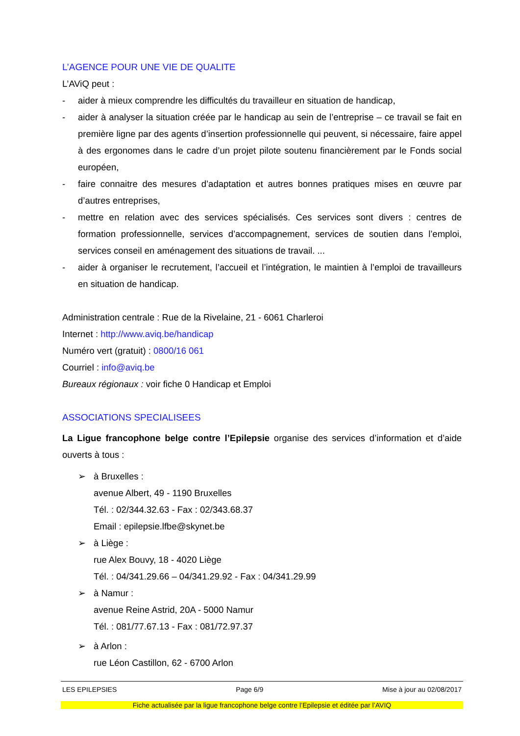L’AGENCE POUR UNE VIE DE QUALITE
L’AViQ peut :
- aider à mieux comprendre les difficultés du travailleur en situation de handicap,
- aider à analyser la situation créée par le handicap au sein de l’entreprise – ce travail se fait en première ligne par des agents d’insertion professionnelle qui peuvent, si nécessaire, faire appel à des ergonomes dans le cadre d’un projet pilote soutenu financièrement par le Fonds social européen,
- faire connaitre des mesures d’adaptation et autres bonnes pratiques mises en œuvre par d’autres entreprises,
- mettre en relation avec des services spécialisés. Ces services sont divers : centres de formation professionnelle, services d’accompagnement, services de soutien dans l’emploi, services conseil en aménagement des situations de travail. ...
- aider à organiser le recrutement, l’accueil et l’intégration, le maintien à l’emploi de travailleurs en situation de handicap.
Administration centrale : Rue de la Rivelaine, 21 - 6061 Charleroi
Internet : http://www.aviq.be/handicap
Numéro vert (gratuit) : 0800/16 061
Courriel : info@aviq.be
Bureaux régionaux : voir fiche 0 Handicap et Emploi
ASSOCIATIONS SPECIALISEES
La Ligue francophone belge contre l’Epilepsie organise des services d’information et d’aide ouverts à tous :
➢ à Bruxelles :
avenue Albert, 49 - 1190 Bruxelles
Tél. : 02/344.32.63 - Fax : 02/343.68.37
Email : epilepsie.lfbe@skynet.be
➢ à Liège :
rue Alex Bouvy, 18 - 4020 Liège
Tél. : 04/341.29.66 – 04/341.29.92 - Fax : 04/341.29.99
➢ à Namur :
avenue Reine Astrid, 20A - 5000 Namur
Tél. : 081/77.67.13 - Fax : 081/72.97.37
➢ à Arlon :
rue Léon Castillon, 62 - 6700 Arlon
LES EPILEPSIES Page 6/9 Mise à jour au 02/08/2017
Fiche actualisée par la ligue francophone belge contre l’Epilepsie et éditée par l’AVIQ